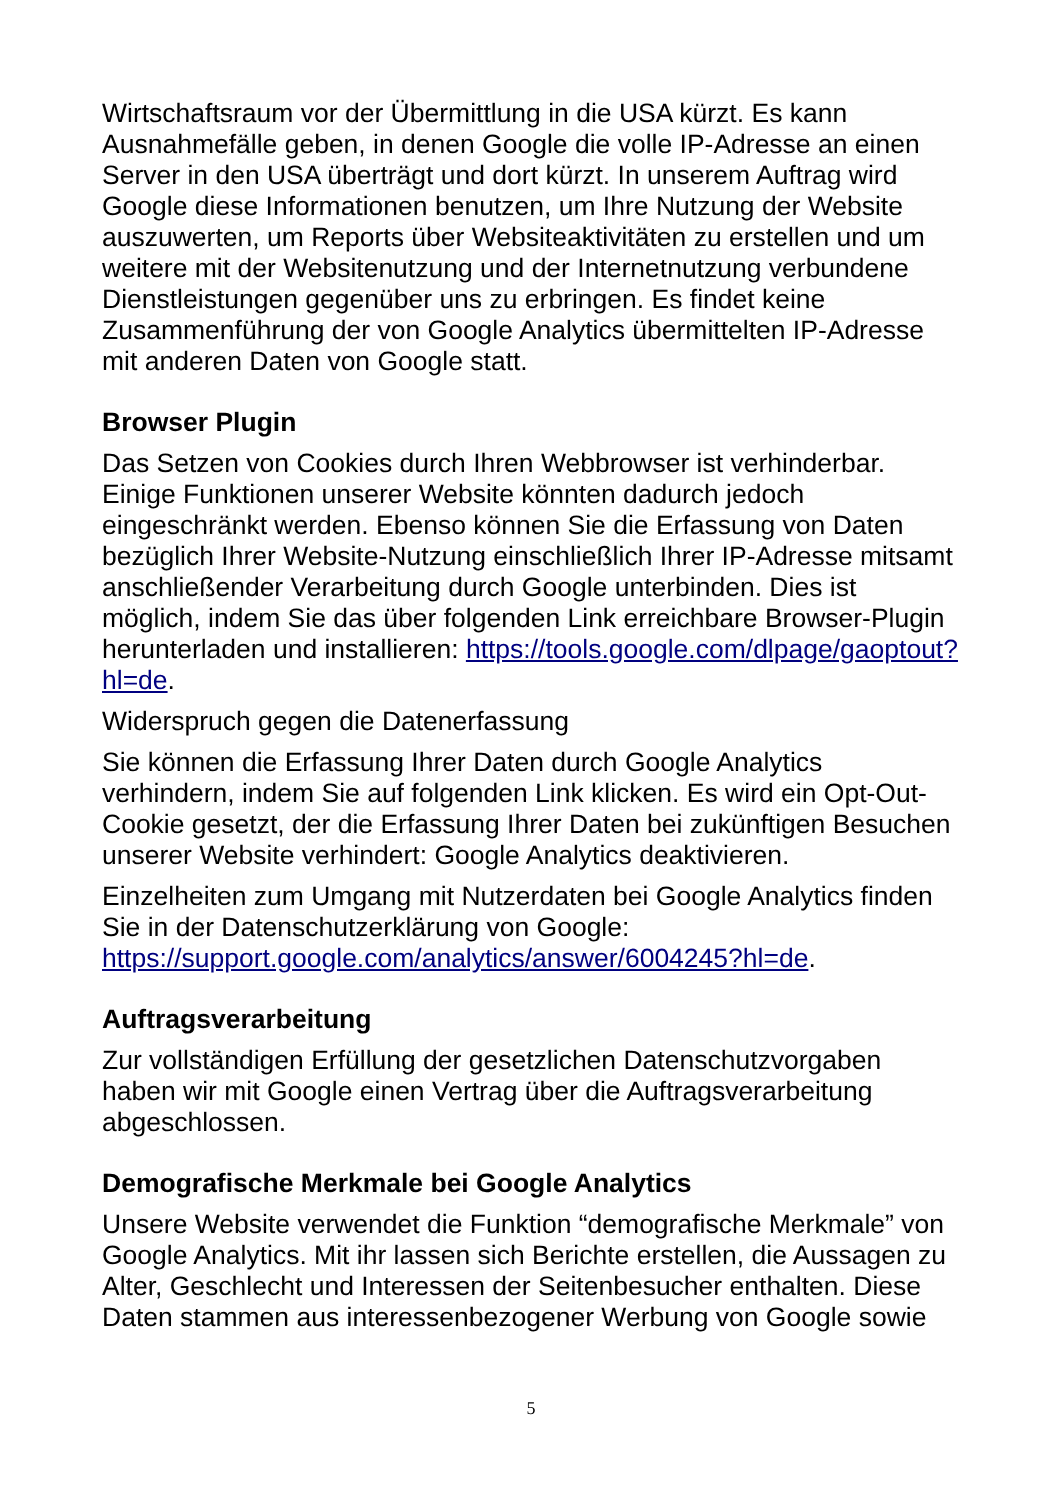Wirtschaftsraum vor der Übermittlung in die USA kürzt. Es kann Ausnahmefälle geben, in denen Google die volle IP-Adresse an einen Server in den USA überträgt und dort kürzt. In unserem Auftrag wird Google diese Informationen benutzen, um Ihre Nutzung der Website auszuwerten, um Reports über Websiteaktivitäten zu erstellen und um weitere mit der Websitenutzung und der Internetnutzung verbundene Dienstleistungen gegenüber uns zu erbringen. Es findet keine Zusammenführung der von Google Analytics übermittelten IP-Adresse mit anderen Daten von Google statt.
Browser Plugin
Das Setzen von Cookies durch Ihren Webbrowser ist verhinderbar. Einige Funktionen unserer Website könnten dadurch jedoch eingeschränkt werden. Ebenso können Sie die Erfassung von Daten bezüglich Ihrer Website-Nutzung einschließlich Ihrer IP-Adresse mitsamt anschließender Verarbeitung durch Google unterbinden. Dies ist möglich, indem Sie das über folgenden Link erreichbare Browser-Plugin herunterladen und installieren: https://tools.google.com/dlpage/gaoptout?hl=de.
Widerspruch gegen die Datenerfassung
Sie können die Erfassung Ihrer Daten durch Google Analytics verhindern, indem Sie auf folgenden Link klicken. Es wird ein Opt-Out-Cookie gesetzt, der die Erfassung Ihrer Daten bei zukünftigen Besuchen unserer Website verhindert: Google Analytics deaktivieren.
Einzelheiten zum Umgang mit Nutzerdaten bei Google Analytics finden Sie in der Datenschutzerklärung von Google: https://support.google.com/analytics/answer/6004245?hl=de.
Auftragsverarbeitung
Zur vollständigen Erfüllung der gesetzlichen Datenschutzvorgaben haben wir mit Google einen Vertrag über die Auftragsverarbeitung abgeschlossen.
Demografische Merkmale bei Google Analytics
Unsere Website verwendet die Funktion “demografische Merkmale” von Google Analytics. Mit ihr lassen sich Berichte erstellen, die Aussagen zu Alter, Geschlecht und Interessen der Seitenbesucher enthalten. Diese Daten stammen aus interessenbezogener Werbung von Google sowie
5